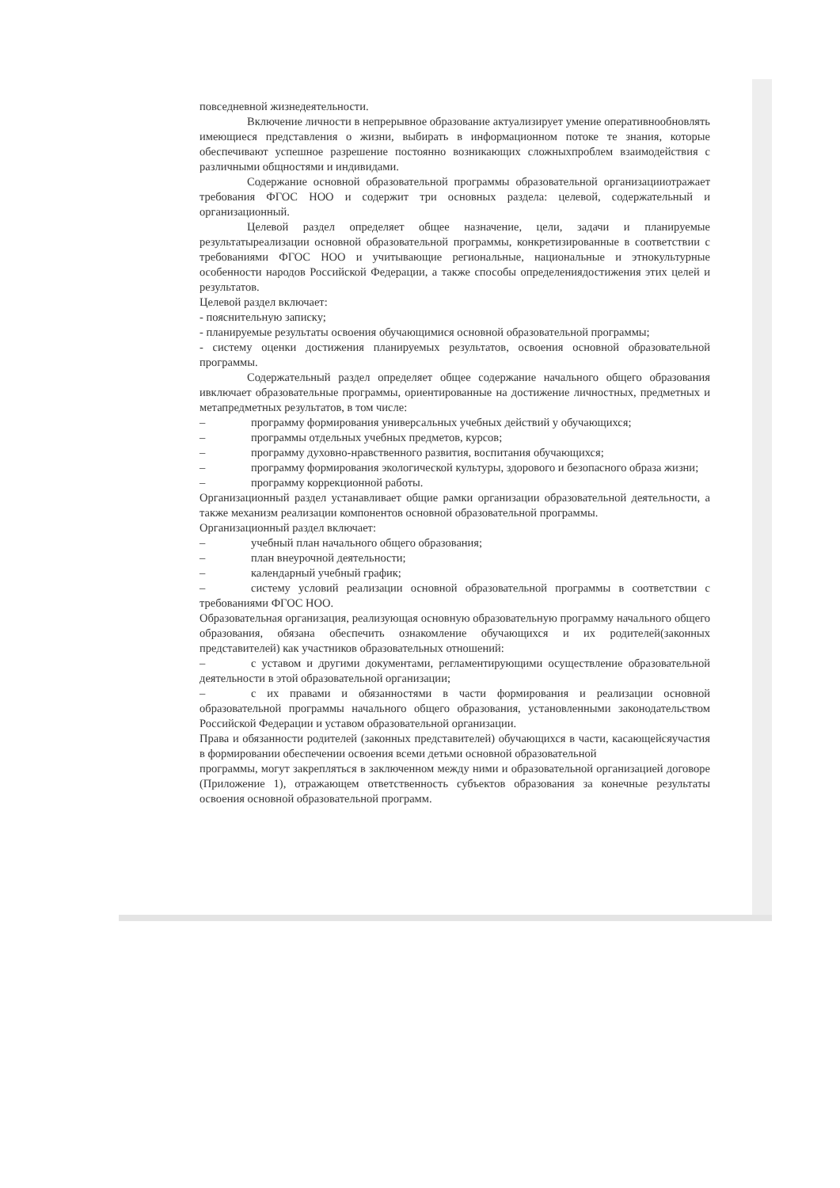повседневной жизнедеятельности.
Включение личности в непрерывное образование актуализирует умение оперативнообновлять имеющиеся представления о жизни, выбирать в информационном потоке те знания, которые обеспечивают успешное разрешение постоянно возникающих сложныхпроблем взаимодействия с различными общностями и индивидами.
Содержание основной образовательной программы образовательной организацииотражает требования ФГОС НОО и содержит три основных раздела: целевой, содержательный и организационный.
Целевой раздел определяет общее назначение, цели, задачи и планируемые результатыреализации основной образовательной программы, конкретизированные в соответствии с требованиями ФГОС НОО и учитывающие региональные, национальные и этнокультурные особенности народов Российской Федерации, а также способы определениядостижения этих целей и результатов.
Целевой раздел включает:
- пояснительную записку;
- планируемые результаты освоения обучающимися основной образовательной программы;
- систему оценки достижения планируемых результатов, освоения основной образовательной программы.
Содержательный раздел определяет общее содержание начального общего образования ивключает образовательные программы, ориентированные на достижение личностных, предметных и метапредметных результатов, в том числе:
– программу формирования универсальных учебных действий у обучающихся;
– программы отдельных учебных предметов, курсов;
– программу духовно-нравственного развития, воспитания обучающихся;
– программу формирования экологической культуры, здорового и безопасного образа жизни;
– программу коррекционной работы.
Организационный раздел устанавливает общие рамки организации образовательной деятельности, а также механизм реализации компонентов основной образовательной программы.
Организационный раздел включает:
– учебный план начального общего образования;
– план внеурочной деятельности;
– календарный учебный график;
– систему условий реализации основной образовательной программы в соответствии с требованиями ФГОС НОО.
Образовательная организация, реализующая основную образовательную программу начального общего образования, обязана обеспечить ознакомление обучающихся и их родителей(законных представителей) как участников образовательных отношений:
– с уставом и другими документами, регламентирующими осуществление образовательной деятельности в этой образовательной организации;
– с их правами и обязанностями в части формирования и реализации основной образовательной программы начального общего образования, установленными законодательством Российской Федерации и уставом образовательной организации.
Права и обязанности родителей (законных представителей) обучающихся в части, касающейсяучастия в формировании обеспечении освоения всеми детьми основной образовательной
программы, могут закрепляться в заключенном между ними и образовательной организацией договоре (Приложение 1), отражающем ответственность субъектов образования за конечные результаты освоения основной образовательной программ.